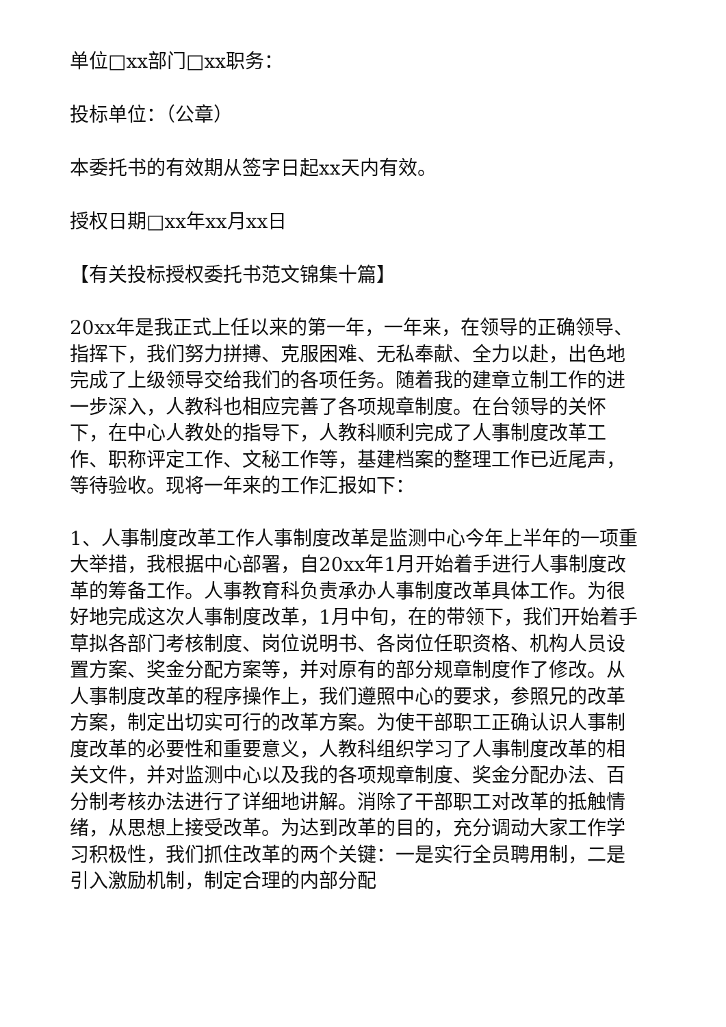单位□xx部门□xx职务：
投标单位：（公章）
本委托书的有效期从签字日起xx天内有效。
授权日期□xx年xx月xx日
【有关投标授权委托书范文锦集十篇】
20xx年是我正式上任以来的第一年，一年来，在领导的正确领导、指挥下，我们努力拼搏、克服困难、无私奉献、全力以赴，出色地完成了上级领导交给我们的各项任务。随着我的建章立制工作的进一步深入，人教科也相应完善了各项规章制度。在台领导的关怀下，在中心人教处的指导下，人教科顺利完成了人事制度改革工作、职称评定工作、文秘工作等，基建档案的整理工作已近尾声，等待验收。现将一年来的工作汇报如下：
1、人事制度改革工作人事制度改革是监测中心今年上半年的一项重大举措，我根据中心部署，自20xx年1月开始着手进行人事制度改革的筹备工作。人事教育科负责承办人事制度改革具体工作。为很好地完成这次人事制度改革，1月中旬，在的带领下，我们开始着手草拟各部门考核制度、岗位说明书、各岗位任职资格、机构人员设置方案、奖金分配方案等，并对原有的部分规章制度作了修改。从人事制度改革的程序操作上，我们遵照中心的要求，参照兄的改革方案，制定出切实可行的改革方案。为使干部职工正确认识人事制度改革的必要性和重要意义，人教科组织学习了人事制度改革的相关文件，并对监测中心以及我的各项规章制度、奖金分配办法、百分制考核办法进行了详细地讲解。消除了干部职工对改革的抵触情绪，从思想上接受改革。为达到改革的目的，充分调动大家工作学习积极性，我们抓住改革的两个关键：一是实行全员聘用制，二是引入激励机制，制定合理的内部分配